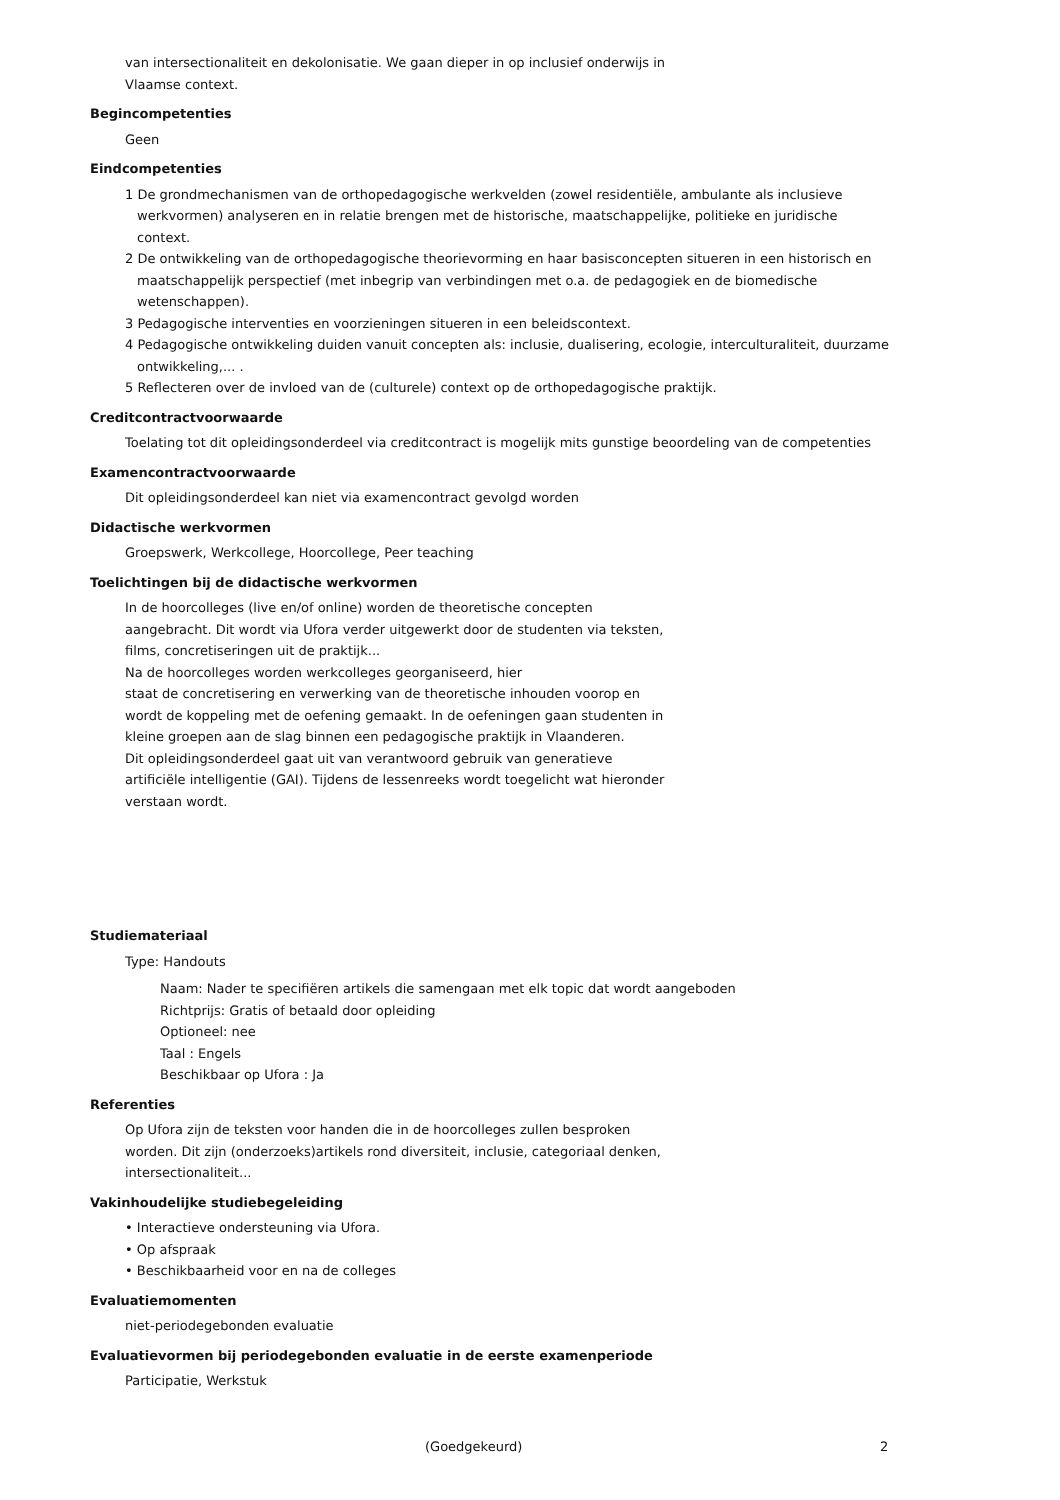van intersectionaliteit en dekolonisatie. We gaan dieper in op inclusief onderwijs in
Vlaamse context.
Begincompetenties
Geen
Eindcompetenties
1 De grondmechanismen van de orthopedagogische werkvelden (zowel residentiële, ambulante als inclusieve werkvormen) analyseren en in relatie brengen met de historische, maatschappelijke, politieke en juridische context.
2 De ontwikkeling van de orthopedagogische theorievorming en haar basisconcepten situeren in een historisch en maatschappelijk perspectief (met inbegrip van verbindingen met o.a. de pedagogiek en de biomedische wetenschappen).
3 Pedagogische interventies en voorzieningen situeren in een beleidscontext.
4 Pedagogische ontwikkeling duiden vanuit concepten als: inclusie, dualisering, ecologie, interculturaliteit, duurzame ontwikkeling,... .
5 Reflecteren over de invloed van de (culturele) context op de orthopedagogische praktijk.
Creditcontractvoorwaarde
Toelating tot dit opleidingsonderdeel via creditcontract is mogelijk mits gunstige beoordeling van de competenties
Examencontractvoorwaarde
Dit opleidingsonderdeel kan niet via examencontract gevolgd worden
Didactische werkvormen
Groepswerk, Werkcollege, Hoorcollege, Peer teaching
Toelichtingen bij de didactische werkvormen
In de hoorcolleges (live en/of online) worden de theoretische concepten
aangebracht. Dit wordt via Ufora verder uitgewerkt door de studenten via teksten,
films, concretiseringen uit de praktijk...
Na de hoorcolleges worden werkcolleges georganiseerd, hier
staat de concretisering en verwerking van de theoretische inhouden voorop en
wordt de koppeling met de oefening gemaakt. In de oefeningen gaan studenten in
kleine groepen aan de slag binnen een pedagogische praktijk in Vlaanderen.
Dit opleidingsonderdeel gaat uit van verantwoord gebruik van generatieve
artificiële intelligentie (GAI). Tijdens de lessenreeks wordt toegelicht wat hieronder
verstaan wordt.
Studiemateriaal
Type: Handouts
Naam: Nader te specifiëren artikels die samengaan met elk topic dat wordt aangeboden
Richtprijs: Gratis of betaald door opleiding
Optioneel: nee
Taal : Engels
Beschikbaar op Ufora : Ja
Referenties
Op Ufora zijn de teksten voor handen die in de hoorcolleges zullen besproken
worden. Dit zijn (onderzoeks)artikels rond diversiteit, inclusie, categoriaal denken,
intersectionaliteit...
Vakinhoudelijke studiebegeleiding
• Interactieve ondersteuning via Ufora.
• Op afspraak
• Beschikbaarheid voor en na de colleges
Evaluatiemomenten
niet-periodegebonden evaluatie
Evaluatievormen bij periodegebonden evaluatie in de eerste examenperiode
Participatie, Werkstuk
(Goedgekeurd) 2